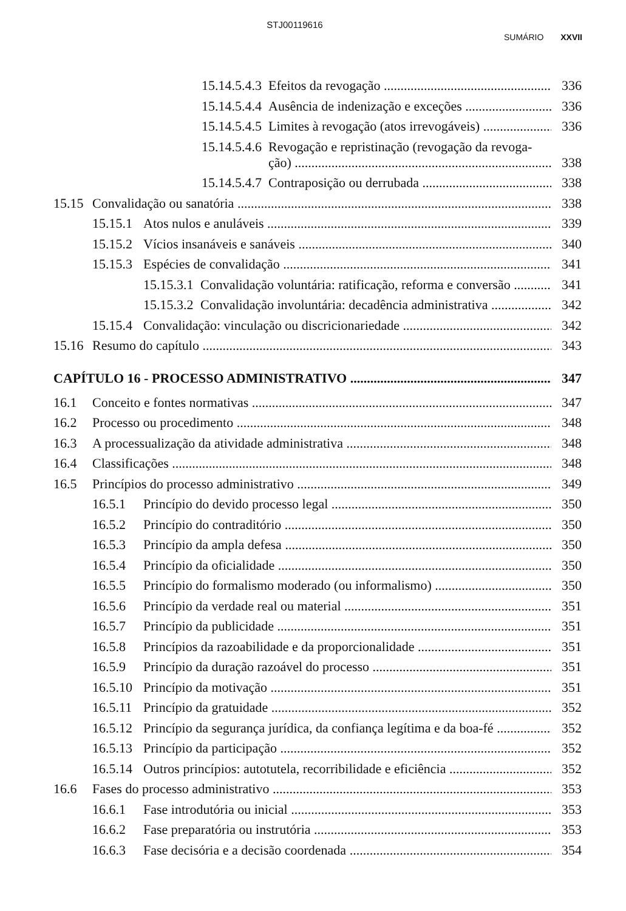STJ00119616
SUMÁRIO XXVII
15.14.5.4.3 Efeitos da revogação 336
15.14.5.4.4 Ausência de indenização e exceções 336
15.14.5.4.5 Limites à revogação (atos irrevogáveis) 336
15.14.5.4.6 Revogação e repristinação (revogação da revoga-
ção) 338
15.14.5.4.7 Contraposição ou derrubada 338
15.15 Convalidação ou sanatória 338
15.15.1 Atos nulos e anuláveis 339
15.15.2 Vícios insanáveis e sanáveis 340
15.15.3 Espécies de convalidação 341
15.15.3.1 Convalidação voluntária: ratificação, reforma e conversão 341
15.15.3.2 Convalidação involuntária: decadência administrativa 342
15.15.4 Convalidação: vinculação ou discricionariedade 342
15.16 Resumo do capítulo 343
CAPÍTULO 16 - PROCESSO ADMINISTRATIVO 347
16.1 Conceito e fontes normativas 347
16.2 Processo ou procedimento 348
16.3 A processualização da atividade administrativa 348
16.4 Classificações 348
16.5 Princípios do processo administrativo 349
16.5.1 Princípio do devido processo legal 350
16.5.2 Princípio do contraditório 350
16.5.3 Princípio da ampla defesa 350
16.5.4 Princípio da oficialidade 350
16.5.5 Princípio do formalismo moderado (ou informalismo) 350
16.5.6 Princípio da verdade real ou material 351
16.5.7 Princípio da publicidade 351
16.5.8 Princípios da razoabilidade e da proporcionalidade 351
16.5.9 Princípio da duração razoável do processo 351
16.5.10 Princípio da motivação 351
16.5.11 Princípio da gratuidade 352
16.5.12 Princípio da segurança jurídica, da confiança legítima e da boa-fé 352
16.5.13 Princípio da participação 352
16.5.14 Outros princípios: autotutela, recorribilidade e eficiência 352
16.6 Fases do processo administrativo 353
16.6.1 Fase introdutória ou inicial 353
16.6.2 Fase preparatória ou instrutória 353
16.6.3 Fase decisória e a decisão coordenada 354